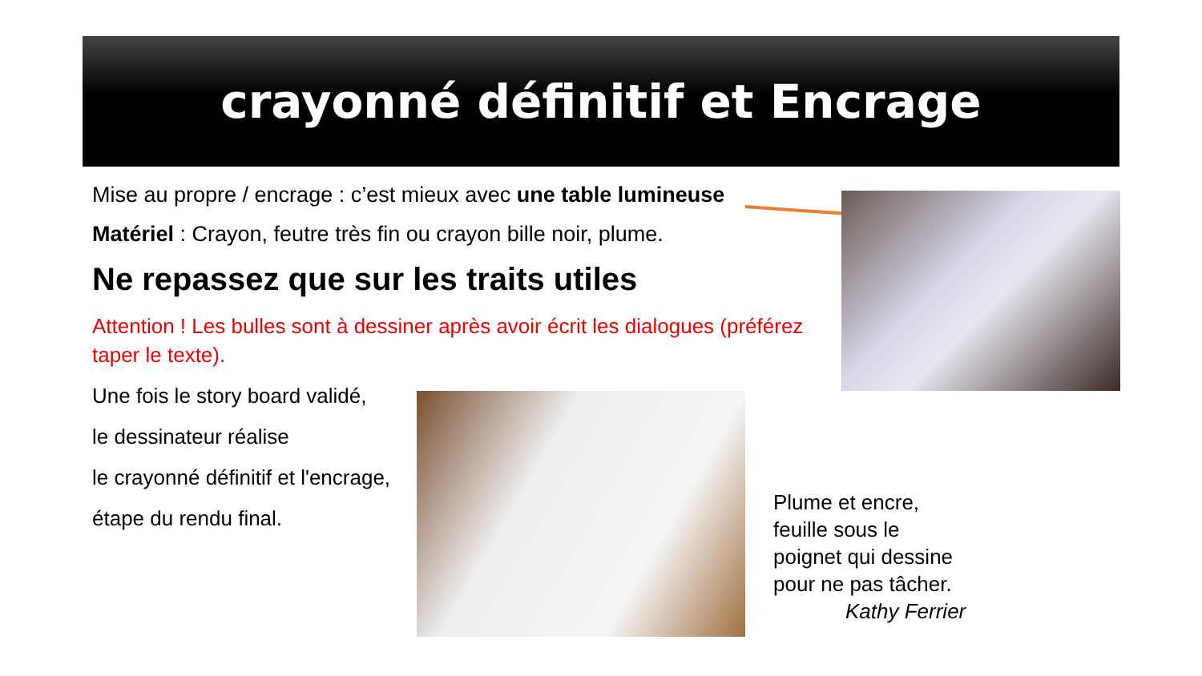crayonné définitif et Encrage
Mise au propre / encrage : c’est mieux avec une table lumineuse
Matériel : Crayon, feutre très fin ou crayon bille noir, plume.
Ne repassez que sur les traits utiles
Attention ! Les bulles sont à dessiner après avoir écrit les dialogues (préférez taper le texte).
Une fois le story board validé,
le dessinateur réalise
le crayonné définitif et l'encrage,
étape du rendu final.
Plume et encre,
feuille sous le
poignet qui dessine
pour ne pas tâcher.
Kathy Ferrier